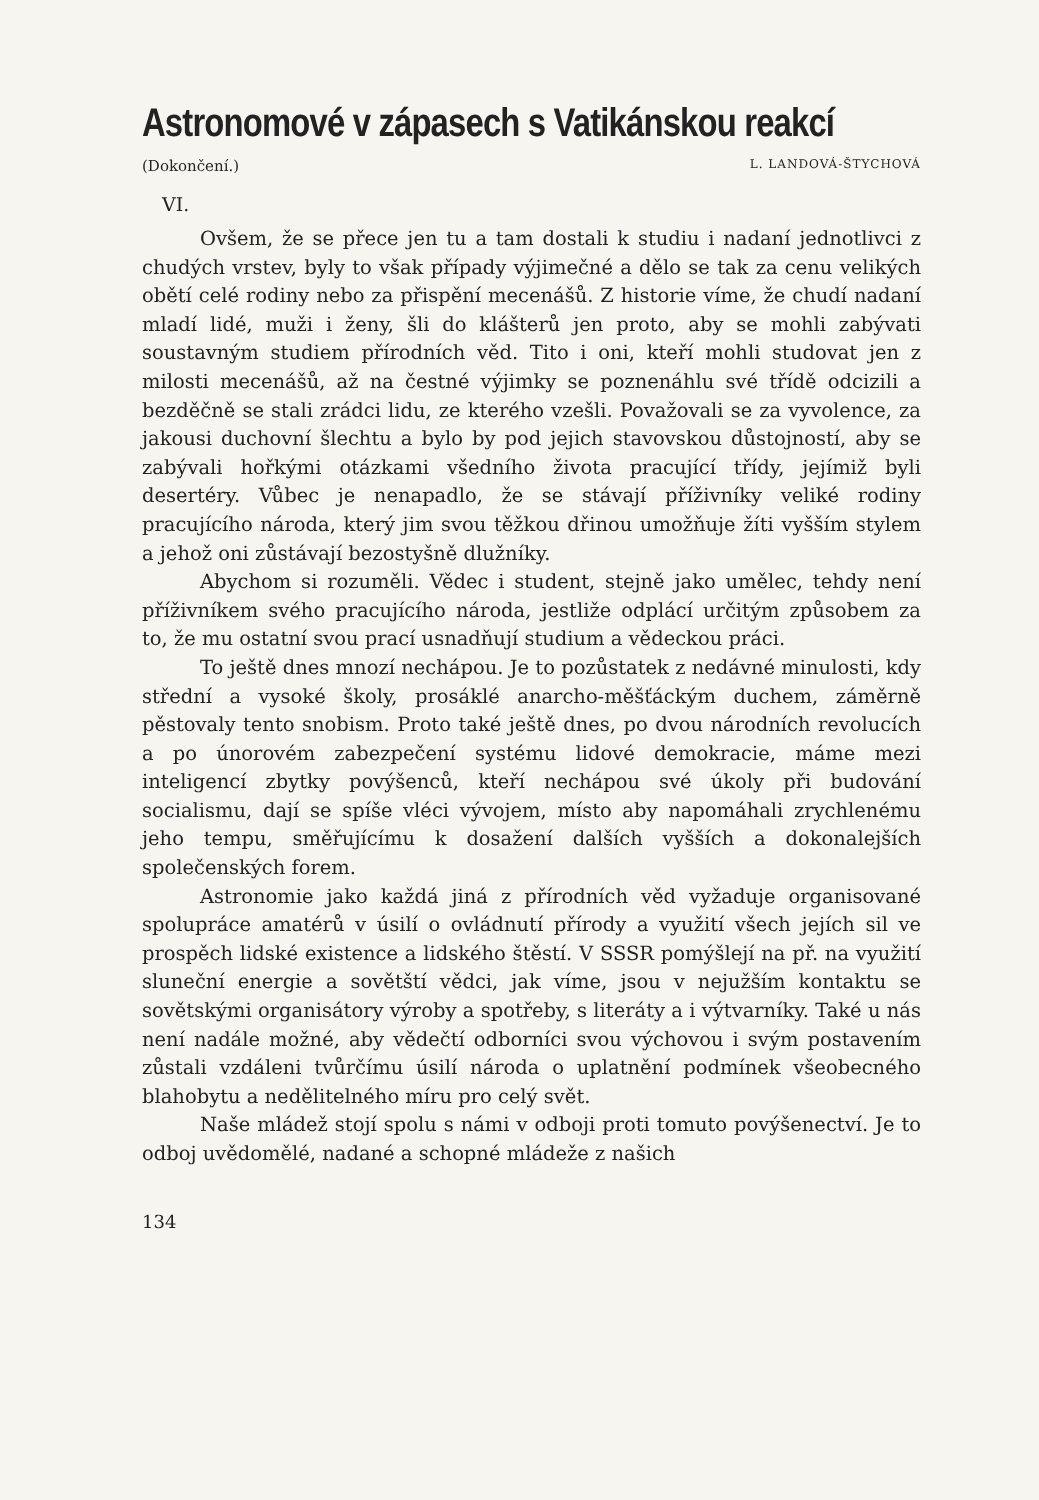Astronomové v zápasech s Vatikánskou reakcí
(Dokončení.) L. LANDOVÁ-ŠTYCHOVÁ
VI.
Ovšem, že se přece jen tu a tam dostali k studiu i nadaní jednotlivci z chudých vrstev, byly to však případy výjimečné a dělo se tak za cenu velikých obětí celé rodiny nebo za přispění mecenášů. Z historie víme, že chudí nadaní mladí lidé, muži i ženy, šli do klášterů jen proto, aby se mohli zabývati soustavným studiem přírodních věd. Tito i oni, kteří mohli studovat jen z milosti mecenášů, až na čestné výjimky se poznenáhlu své třídě odcizili a bezděčně se stali zrádci lidu, ze kterého vzešli. Považovali se za vyvolence, za jakousi duchovní šlechtu a bylo by pod jejich stavovskou důstojností, aby se zabývali hořkými otázkami všedního života pracující třídy, jejímiž byli desertéry. Vůbec je nenapadlo, že se stávají příživníky veliké rodiny pracujícího národa, který jim svou těžkou dřinou umožňuje žíti vyšším stylem a jehož oni zůstávají bezostyšně dlužníky.
Abychom si rozuměli. Vědec i student, stejně jako umělec, tehdy není příživníkem svého pracujícího národa, jestliže odplácí určitým způsobem za to, že mu ostatní svou prací usnadňují studium a vědeckou práci.
To ještě dnes mnozí nechápou. Je to pozůstatek z nedávné minulosti, kdy střední a vysoké školy, prosáklé anarcho-měšťáckým duchem, záměrně pěstovaly tento snobism. Proto také ještě dnes, po dvou národních revolucích a po únorovém zabezpečení systému lidové demokracie, máme mezi inteligencí zbytky povýšenců, kteří nechápou své úkoly při budování socialismu, dají se spíše vléci vývojem, místo aby napomáhali zrychlenému jeho tempu, směřujícímu k dosažení dalších vyšších a dokonalejších společenských forem.
Astronomie jako každá jiná z přírodních věd vyžaduje organisované spolupráce amatérů v úsilí o ovládnutí přírody a využití všech jejích sil ve prospěch lidské existence a lidského štěstí. V SSSR pomýšlejí na př. na využití sluneční energie a sovětští vědci, jak víme, jsou v nejužším kontaktu se sovětskými organisátory výroby a spotřeby, s literáty a i výtvarníky. Také u nás není nadále možné, aby vědečtí odborníci svou výchovou i svým postavením zůstali vzdáleni tvůrčímu úsilí národa o uplatnění podmínek všeobecného blahobytu a nedělitelného míru pro celý svět.
Naše mládež stojí spolu s námi v odboji proti tomuto povýšenectví. Je to odboj uvědomělé, nadané a schopné mládeže z našich
134